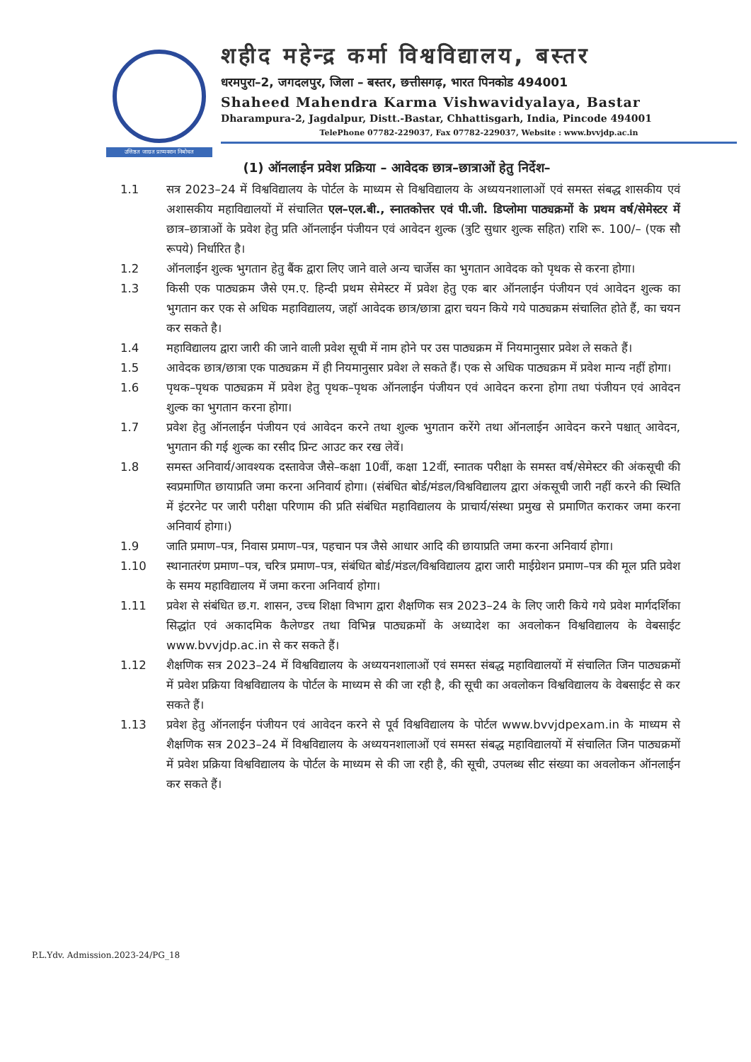उत्तिष्ठत जाग्रत प्राप्यवरान निबोधत
शहीद महेन्द्र कर्मा विश्वविद्यालय, बस्तर
धरमपुरा–2, जगदलपुर, जिला – बस्तर, छत्तीसगढ़, भारत पिनकोड 494001
Shaheed Mahendra Karma Vishwavidyalaya, Bastar
Dharampura-2, Jagdalpur, Distt.-Bastar, Chhattisgarh, India, Pincode 494001
TelePhone 07782-229037, Fax 07782-229037, Website : www.bvvjdp.ac.in
(1) ऑनलाईन प्रवेश प्रक्रिया – आवेदक छात्र–छात्राओं हेतु निर्देश–
1.1 सत्र 2023–24 में विश्वविद्यालय के पोर्टल के माध्यम से विश्वविद्यालय के अध्ययनशालाओं एवं समस्त संबद्ध शासकीय एवं अशासकीय महाविद्यालयों में संचालित एल–एल.बी., स्नातकोत्तर एवं पी.जी. डिप्लोमा पाठ्यक्रमों के प्रथम वर्ष/सेमेस्टर में छात्र–छात्राओं के प्रवेश हेतु प्रति ऑनलाईन पंजीयन एवं आवेदन शुल्क (त्रुटि सुधार शुल्क सहित) राशि रू. 100/– (एक सौ रूपये) निर्धारित है।
1.2 ऑनलाईन शुल्क भुगतान हेतु बैंक द्वारा लिए जाने वाले अन्य चार्जेस का भुगतान आवेदक को पृथक से करना होगा।
1.3 किसी एक पाठ्यक्रम जैसे एम.ए. हिन्दी प्रथम सेमेस्टर में प्रवेश हेतु एक बार ऑनलाईन पंजीयन एवं आवेदन शुल्क का भुगतान कर एक से अधिक महाविद्यालय, जहॉ आवेदक छात्र/छात्रा द्वारा चयन किये गये पाठ्यक्रम संचालित होते हैं, का चयन कर सकते है।
1.4 महाविद्यालय द्वारा जारी की जाने वाली प्रवेश सूची में नाम होने पर उस पाठ्यक्रम में नियमानुसार प्रवेश ले सकते हैं।
1.5 आवेदक छात्र/छात्रा एक पाठ्यक्रम में ही नियमानुसार प्रवेश ले सकते हैं। एक से अधिक पाठ्यक्रम में प्रवेश मान्य नहीं होगा।
1.6 पृथक–पृथक पाठ्यक्रम में प्रवेश हेतु पृथक–पृथक ऑनलाईन पंजीयन एवं आवेदन करना होगा तथा पंजीयन एवं आवेदन शुल्क का भुगतान करना होगा।
1.7 प्रवेश हेतु ऑनलाईन पंजीयन एवं आवेदन करने तथा शुल्क भुगतान करेंगे तथा ऑनलाईन आवेदन करने पश्चात् आवेदन, भुगतान की गई शुल्क का रसीद प्रिन्ट आउट कर रख लेवें।
1.8 समस्त अनिवार्य/आवश्यक दस्तावेज जैसे–कक्षा 10वीं, कक्षा 12वीं, स्नातक परीक्षा के समस्त वर्ष/सेमेस्टर की अंकसूची की स्वप्रमाणित छायाप्रति जमा करना अनिवार्य होगा। (संबंधित बोर्ड/मंडल/विश्वविद्यालय द्वारा अंकसूची जारी नहीं करने की स्थिति में इंटरनेट पर जारी परीक्षा परिणाम की प्रति संबंधित महाविद्यालय के प्राचार्य/संस्था प्रमुख से प्रमाणित कराकर जमा करना अनिवार्य होगा।)
1.9 जाति प्रमाण–पत्र, निवास प्रमाण–पत्र, पहचान पत्र जैसे आधार आदि की छायाप्रति जमा करना अनिवार्य होगा।
1.10 स्थानातरंण प्रमाण–पत्र, चरित्र प्रमाण–पत्र, संबंधित बोर्ड/मंडल/विश्वविद्यालय द्वारा जारी माईग्रेशन प्रमाण–पत्र की मूल प्रति प्रवेश के समय महाविद्यालय में जमा करना अनिवार्य होगा।
1.11 प्रवेश से संबंधित छ.ग. शासन, उच्च शिक्षा विभाग द्वारा शैक्षणिक सत्र 2023–24 के लिए जारी किये गये प्रवेश मार्गदर्शिका सिद्धांत एवं अकादमिक कैलेण्डर तथा विभिन्न पाठ्यक्रमों के अध्यादेश का अवलोकन विश्वविद्यालय के वेबसाईट www.bvvjdp.ac.in से कर सकते हैं।
1.12 शैक्षणिक सत्र 2023–24 में विश्वविद्यालय के अध्ययनशालाओं एवं समस्त संबद्ध महाविद्यालयों में संचालित जिन पाठ्यक्रमों में प्रवेश प्रक्रिया विश्वविद्यालय के पोर्टल के माध्यम से की जा रही है, की सूची का अवलोकन विश्वविद्यालय के वेबसाईट से कर सकते हैं।
1.13 प्रवेश हेतु ऑनलाईन पंजीयन एवं आवेदन करने से पूर्व विश्वविद्यालय के पोर्टल www.bvvjdpexam.in के माध्यम से शैक्षणिक सत्र 2023–24 में विश्वविद्यालय के अध्ययनशालाओं एवं समस्त संबद्ध महाविद्यालयों में संचालित जिन पाठ्यक्रमों में प्रवेश प्रक्रिया विश्वविद्यालय के पोर्टल के माध्यम से की जा रही है, की सूची, उपलब्ध सीट संख्या का अवलोकन ऑनलाईन कर सकते हैं।
P.L.Ydv. Admission.2023-24/PG_18